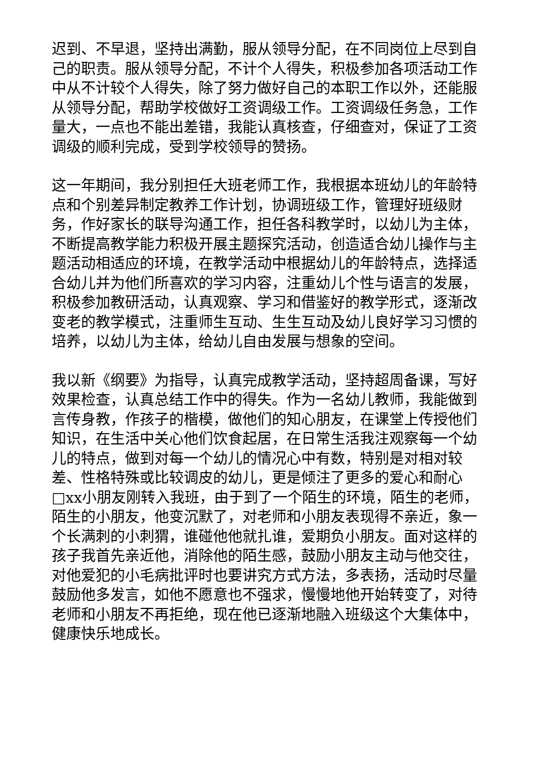迟到、不早退，坚持出满勤，服从领导分配，在不同岗位上尽到自己的职责。服从领导分配，不计个人得失，积极参加各项活动工作中从不计较个人得失，除了努力做好自己的本职工作以外，还能服从领导分配，帮助学校做好工资调级工作。工资调级任务急，工作量大，一点也不能出差错，我能认真核查，仔细查对，保证了工资调级的顺利完成，受到学校领导的赞扬。
这一年期间，我分别担任大班老师工作，我根据本班幼儿的年龄特点和个别差异制定教养工作计划，协调班级工作，管理好班级财务，作好家长的联导沟通工作，担任各科教学时，以幼儿为主体，不断提高教学能力积极开展主题探究活动，创造适合幼儿操作与主题活动相适应的环境，在教学活动中根据幼儿的年龄特点，选择适合幼儿并为他们所喜欢的学习内容，注重幼儿个性与语言的发展，积极参加教研活动，认真观察、学习和借鉴好的教学形式，逐渐改变老的教学模式，注重师生互动、生生互动及幼儿良好学习习惯的培养，以幼儿为主体，给幼儿自由发展与想象的空间。
我以新《纲要》为指导，认真完成教学活动，坚持超周备课，写好效果检查，认真总结工作中的得失。作为一名幼儿教师，我能做到言传身教，作孩子的楷模，做他们的知心朋友，在课堂上传授他们知识，在生活中关心他们饮食起居，在日常生活我注观察每一个幼儿的特点，做到对每一个幼儿的情况心中有数，特别是对相对较差、性格特殊或比较调皮的幼儿，更是倾注了更多的爱心和耐心□xx小朋友刚转入我班，由于到了一个陌生的环境，陌生的老师，陌生的小朋友，他变沉默了，对老师和小朋友表现得不亲近，象一个长满刺的小刺猬，谁碰他他就扎谁，爱期负小朋友。面对这样的孩子我首先亲近他，消除他的陌生感，鼓励小朋友主动与他交往，对他爱犯的小毛病批评时也要讲究方式方法，多表扬，活动时尽量鼓励他多发言，如他不愿意也不强求，慢慢地他开始转变了，对待老师和小朋友不再拒绝，现在他已逐渐地融入班级这个大集体中，健康快乐地成长。